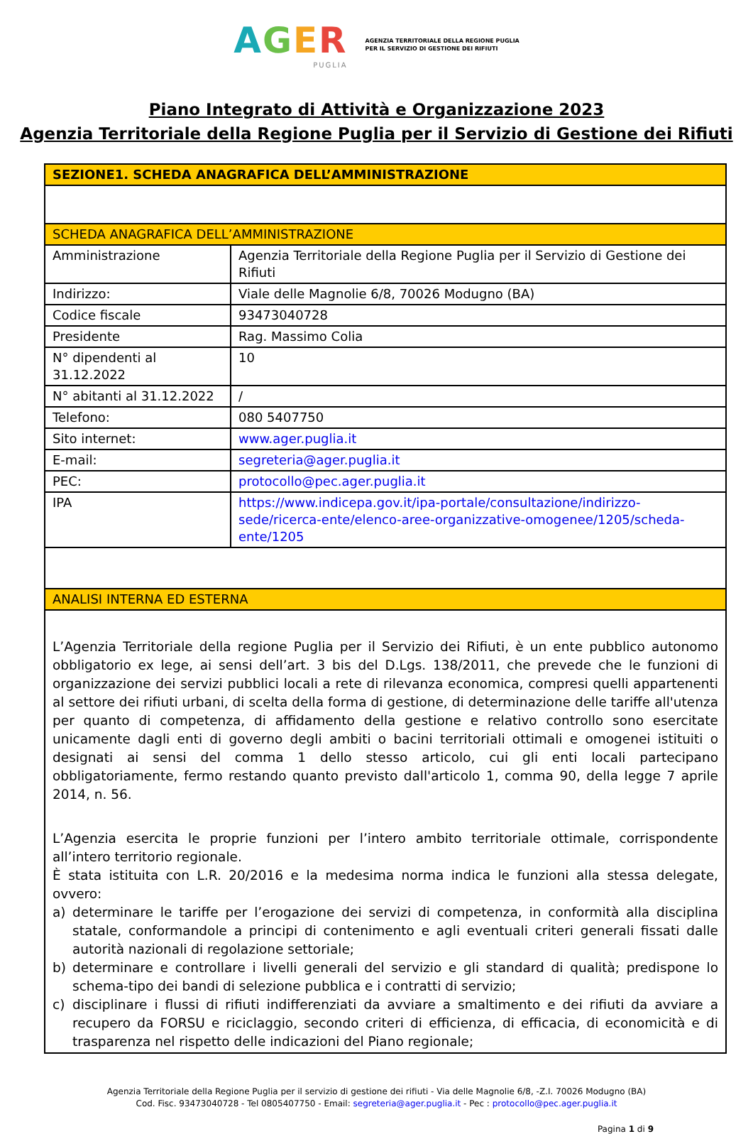AGER
PUGLIA
AGENZIA TERRITORIALE DELLA REGIONE PUGLIA
PER IL SERVIZIO DI GESTIONE DEI RIFIUTI
Piano Integrato di Attività e Organizzazione 2023
Agenzia Territoriale della Regione Puglia per il Servizio di Gestione dei Rifiuti
| SEZIONE1. SCHEDA ANAGRAFICA DELL’AMMINISTRAZIONE | |
| SCHEDA ANAGRAFICA DELL’AMMINISTRAZIONE | |
| Amministrazione | Agenzia Territoriale della Regione Puglia per il Servizio di Gestione dei Rifiuti |
| Indirizzo: | Viale delle Magnolie 6/8, 70026 Modugno (BA) |
| Codice fiscale | 93473040728 |
| Presidente | Rag. Massimo Colia |
| N° dipendenti al 31.12.2022 | 10 |
| N° abitanti al 31.12.2022 | / |
| Telefono: | 080 5407750 |
| Sito internet: | www.ager.puglia.it |
| E-mail: | segreteria@ager.puglia.it |
| PEC: | protocollo@pec.ager.puglia.it |
| IPA | https://www.indicepa.gov.it/ipa-portale/consultazione/indirizzo-sede/ricerca-ente/elenco-aree-organizzative-omogenee/1205/scheda-ente/1205 |
| ANALISI INTERNA ED ESTERNA | |
| L’Agenzia Territoriale della regione Puglia per il Servizio dei Rifiuti, è un ente pubblico autonomo obbligatorio ex lege, ai sensi dell’art. 3 bis del D.Lgs. 138/2011, che prevede che le funzioni di organizzazione dei servizi pubblici locali a rete di rilevanza economica, compresi quelli appartenenti al settore dei rifiuti urbani, di scelta della forma di gestione, di determinazione delle tariffe all'utenza per quanto di competenza, di affidamento della gestione e relativo controllo sono esercitate unicamente dagli enti di governo degli ambiti o bacini territoriali ottimali e omogenei istituiti o designati ai sensi del comma 1 dello stesso articolo, cui gli enti locali partecipano obbligatoriamente, fermo restando quanto previsto dall'articolo 1, comma 90, della legge 7 aprile 2014, n. 56. L’Agenzia esercita le proprie funzioni per l’intero ambito territoriale ottimale, corrispondente all’intero territorio regionale. È stata istituita con L.R. 20/2016 e la medesima norma indica le funzioni alla stessa delegate, ovvero: a) determinare le tariffe per l’erogazione dei servizi di competenza, in conformità alla disciplina statale, conformandole a principi di contenimento e agli eventuali criteri generali fissati dalle autorità nazionali di regolazione settoriale; b) determinare e controllare i livelli generali del servizio e gli standard di qualità; predispone lo schema-tipo dei bandi di selezione pubblica e i contratti di servizio; c) disciplinare i flussi di rifiuti indifferenziati da avviare a smaltimento e dei rifiuti da avviare a recupero da FORSU e riciclaggio, secondo criteri di efficienza, di efficacia, di economicità e di trasparenza nel rispetto delle indicazioni del Piano regionale; | |
Agenzia Territoriale della Regione Puglia per il servizio di gestione dei rifiuti - Via delle Magnolie 6/8, -Z.I. 70026 Modugno (BA)
Cod. Fisc. 93473040728 - Tel 0805407750 - Email: segreteria@ager.puglia.it - Pec : protocollo@pec.ager.puglia.it
Pagina 1 di 9